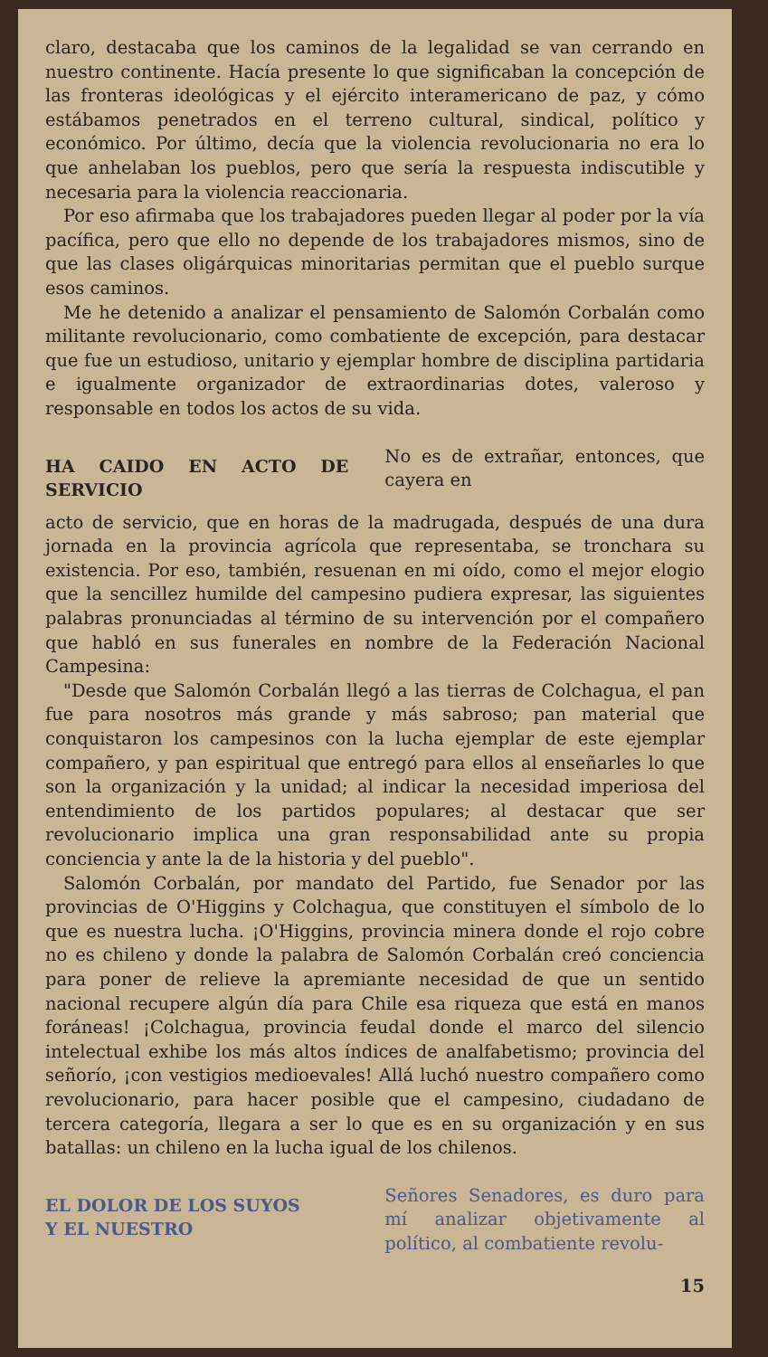claro, destacaba que los caminos de la legalidad se van cerrando en nuestro continente. Hacía presente lo que significaban la concepción de las fronteras ideológicas y el ejército interamericano de paz, y cómo estábamos penetrados en el terreno cultural, sindical, político y económico. Por último, decía que la violencia revolucionaria no era lo que anhelaban los pueblos, pero que sería la respuesta indiscutible y necesaria para la violencia reaccionaria.
Por eso afirmaba que los trabajadores pueden llegar al poder por la vía pacífica, pero que ello no depende de los trabajadores mismos, sino de que las clases oligárquicas minoritarias permitan que el pueblo surque esos caminos.
Me he detenido a analizar el pensamiento de Salomón Corbalán como militante revolucionario, como combatiente de excepción, para destacar que fue un estudioso, unitario y ejemplar hombre de disciplina partidaria e igualmente organizador de extraordinarias dotes, valeroso y responsable en todos los actos de su vida.
HA CAIDO EN ACTO DE SERVICIO
No es de extrañar, entonces, que cayera en
acto de servicio, que en horas de la madrugada, después de una dura jornada en la provincia agrícola que representaba, se tronchara su existencia. Por eso, también, resuenan en mi oído, como el mejor elogio que la sencillez humilde del campesino pudiera expresar, las siguientes palabras pronunciadas al término de su intervención por el compañero que habló en sus funerales en nombre de la Federación Nacional Campesina:
"Desde que Salomón Corbalán llegó a las tierras de Colchagua, el pan fue para nosotros más grande y más sabroso; pan material que conquistaron los campesinos con la lucha ejemplar de este ejemplar compañero, y pan espiritual que entregó para ellos al enseñarles lo que son la organización y la unidad; al indicar la necesidad imperiosa del entendimiento de los partidos populares; al destacar que ser revolucionario implica una gran responsabilidad ante su propia conciencia y ante la de la historia y del pueblo".
Salomón Corbalán, por mandato del Partido, fue Senador por las provincias de O'Higgins y Colchagua, que constituyen el símbolo de lo que es nuestra lucha. ¡O'Higgins, provincia minera donde el rojo cobre no es chileno y donde la palabra de Salomón Corbalán creó conciencia para poner de relieve la apremiante necesidad de que un sentido nacional recupere algún día para Chile esa riqueza que está en manos foráneas! ¡Colchagua, provincia feudal donde el marco del silencio intelectual exhibe los más altos índices de analfabetismo; provincia del señorío, ¡con vestigios medioevales! Allá luchó nuestro compañero como revolucionario, para hacer posible que el campesino, ciudadano de tercera categoría, llegara a ser lo que es en su organización y en sus batallas: un chileno en la lucha igual de los chilenos.
EL DOLOR DE LOS SUYOS
Y EL NUESTRO
Señores Senadores, es duro para mí analizar objetivamente al político, al combatiente revolu-
15